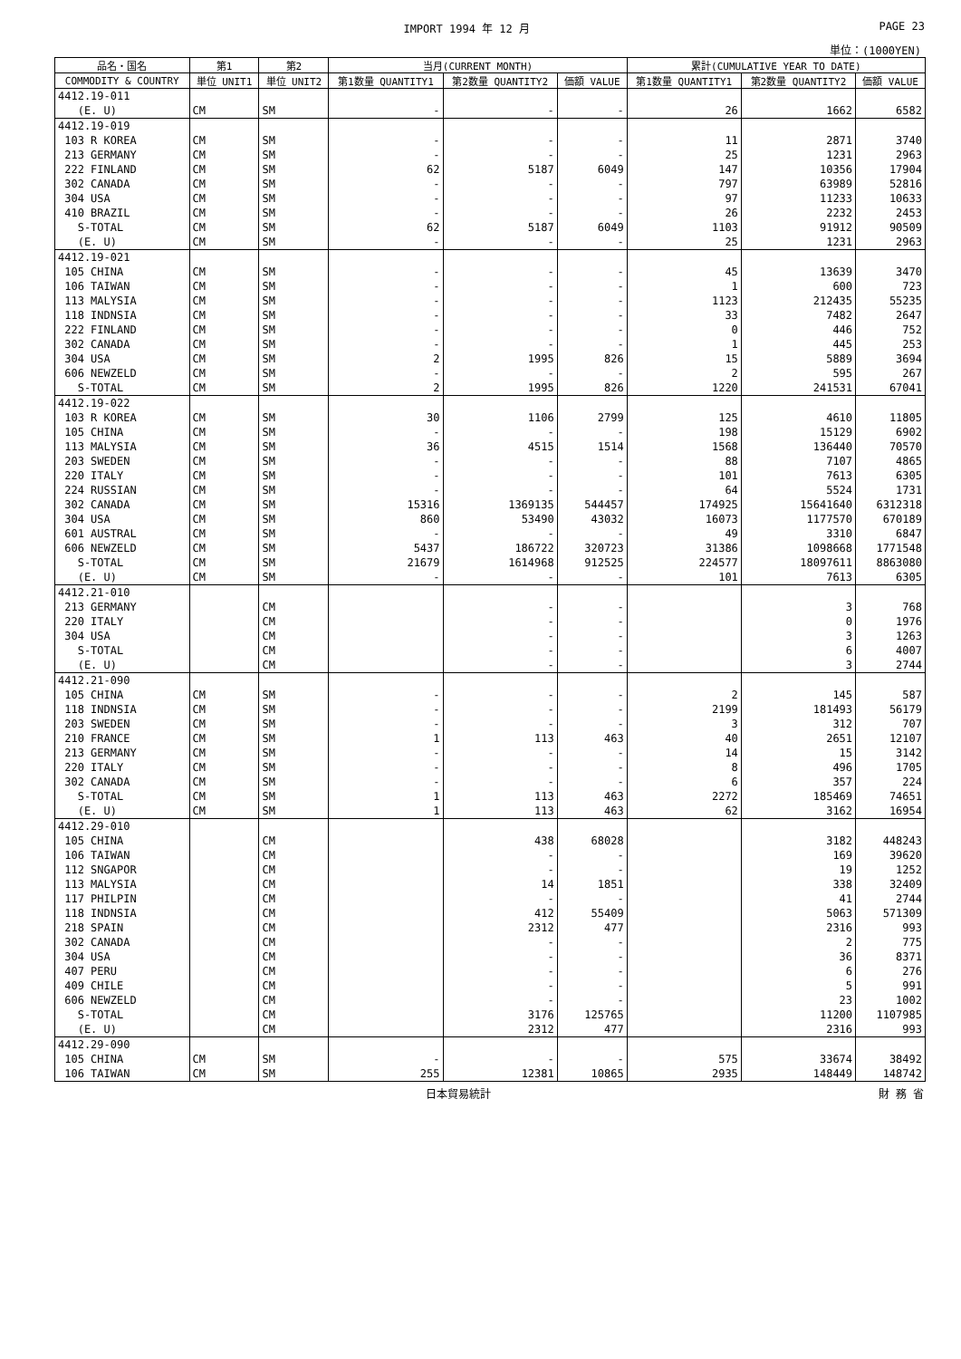IMPORT 1994 年 12 月 PAGE 23
単位：(1000YEN)
| 品名・国名 | 第1 | 第2 | 当月(CURRENT MONTH) | | | 累計(CUMULATIVE YEAR TO DATE) | | |
| --- | --- | --- | --- | --- | --- | --- | --- | --- |
| COMMODITY & COUNTRY | 単位 UNIT1 | 単位 UNIT2 | 第1数量 QUANTITY1 | 第2数量 QUANTITY2 | 価額 VALUE | 第1数量 QUANTITY1 | 第2数量 QUANTITY2 | 価額 VALUE |
| 4412.19-011 | | | | | | | | |
| (E. U) | CM | SM | - | - | - | 26 | 1662 | 6582 |
| 4412.19-019 | | | | | | | | |
| 103 R KOREA | CM | SM | - | - | - | 11 | 2871 | 3740 |
| 213 GERMANY | CM | SM | - | - | - | 25 | 1231 | 2963 |
| 222 FINLAND | CM | SM | 62 | 5187 | 6049 | 147 | 10356 | 17904 |
| 302 CANADA | CM | SM | - | - | - | 797 | 63989 | 52816 |
| 304 USA | CM | SM | - | - | - | 97 | 11233 | 10633 |
| 410 BRAZIL | CM | SM | - | - | - | 26 | 2232 | 2453 |
| S-TOTAL | CM | SM | 62 | 5187 | 6049 | 1103 | 91912 | 90509 |
| (E. U) | CM | SM | - | - | - | 25 | 1231 | 2963 |
| 4412.19-021 | | | | | | | | |
| 105 CHINA | CM | SM | - | - | - | 45 | 13639 | 3470 |
| 106 TAIWAN | CM | SM | - | - | - | 1 | 600 | 723 |
| 113 MALYSIA | CM | SM | - | - | - | 1123 | 212435 | 55235 |
| 118 INDNSIA | CM | SM | - | - | - | 33 | 7482 | 2647 |
| 222 FINLAND | CM | SM | - | - | - | 0 | 446 | 752 |
| 302 CANADA | CM | SM | - | - | - | 1 | 445 | 253 |
| 304 USA | CM | SM | 2 | 1995 | 826 | 15 | 5889 | 3694 |
| 606 NEWZELD | CM | SM | - | - | - | 2 | 595 | 267 |
| S-TOTAL | CM | SM | 2 | 1995 | 826 | 1220 | 241531 | 67041 |
| 4412.19-022 | | | | | | | | |
| 103 R KOREA | CM | SM | 30 | 1106 | 2799 | 125 | 4610 | 11805 |
| 105 CHINA | CM | SM | - | - | - | 198 | 15129 | 6902 |
| 113 MALYSIA | CM | SM | 36 | 4515 | 1514 | 1568 | 136440 | 70570 |
| 203 SWEDEN | CM | SM | - | - | - | 88 | 7107 | 4865 |
| 220 ITALY | CM | SM | - | - | - | 101 | 7613 | 6305 |
| 224 RUSSIAN | CM | SM | - | - | - | 64 | 5524 | 1731 |
| 302 CANADA | CM | SM | 15316 | 1369135 | 544457 | 174925 | 15641640 | 6312318 |
| 304 USA | CM | SM | 860 | 53490 | 43032 | 16073 | 1177570 | 670189 |
| 601 AUSTRAL | CM | SM | - | - | - | 49 | 3310 | 6847 |
| 606 NEWZELD | CM | SM | 5437 | 186722 | 320723 | 31386 | 1098668 | 1771548 |
| S-TOTAL | CM | SM | 21679 | 1614968 | 912525 | 224577 | 18097611 | 8863080 |
| (E. U) | CM | SM | - | - | - | 101 | 7613 | 6305 |
| 4412.21-010 | | | | | | | | |
| 213 GERMANY | | CM | | - | - | | 3 | 768 |
| 220 ITALY | | CM | | - | - | | 0 | 1976 |
| 304 USA | | CM | | - | - | | 3 | 1263 |
| S-TOTAL | | CM | | - | - | | 6 | 4007 |
| (E. U) | | CM | | - | - | | 3 | 2744 |
| 4412.21-090 | | | | | | | | |
| 105 CHINA | CM | SM | - | - | - | 2 | 145 | 587 |
| 118 INDNSIA | CM | SM | - | - | - | 2199 | 181493 | 56179 |
| 203 SWEDEN | CM | SM | - | - | - | 3 | 312 | 707 |
| 210 FRANCE | CM | SM | 1 | 113 | 463 | 40 | 2651 | 12107 |
| 213 GERMANY | CM | SM | - | - | - | 14 | 15 | 3142 |
| 220 ITALY | CM | SM | - | - | - | 8 | 496 | 1705 |
| 302 CANADA | CM | SM | - | - | - | 6 | 357 | 224 |
| S-TOTAL | CM | SM | 1 | 113 | 463 | 2272 | 185469 | 74651 |
| (E. U) | CM | SM | 1 | 113 | 463 | 62 | 3162 | 16954 |
| 4412.29-010 | | | | | | | | |
| 105 CHINA | | CM | | 438 | 68028 | | 3182 | 448243 |
| 106 TAIWAN | | CM | | - | - | | 169 | 39620 |
| 112 SNGAPOR | | CM | | - | - | | 19 | 1252 |
| 113 MALYSIA | | CM | | 14 | 1851 | | 338 | 32409 |
| 117 PHILPIN | | CM | | - | - | | 41 | 2744 |
| 118 INDNSIA | | CM | | 412 | 55409 | | 5063 | 571309 |
| 218 SPAIN | | CM | | 2312 | 477 | | 2316 | 993 |
| 302 CANADA | | CM | | - | - | | 2 | 775 |
| 304 USA | | CM | | - | - | | 36 | 8371 |
| 407 PERU | | CM | | - | - | | 6 | 276 |
| 409 CHILE | | CM | | - | - | | 5 | 991 |
| 606 NEWZELD | | CM | | - | - | | 23 | 1002 |
| S-TOTAL | | CM | | 3176 | 125765 | | 11200 | 1107985 |
| (E. U) | | CM | | 2312 | 477 | | 2316 | 993 |
| 4412.29-090 | | | | | | | | |
| 105 CHINA | CM | SM | - | - | - | 575 | 33674 | 38492 |
| 106 TAIWAN | CM | SM | 255 | 12381 | 10865 | 2935 | 148449 | 148742 |
日本貿易統計 財 務 省